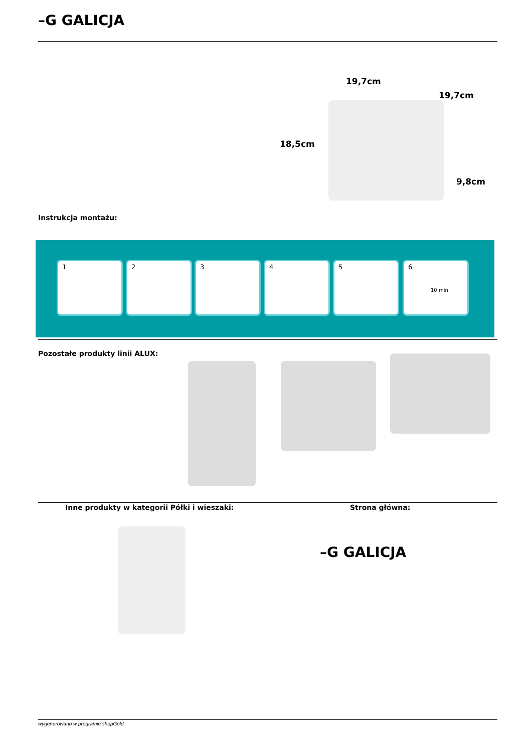–G GALICJA
19,7cm
19,7cm
18,5cm
9,8cm
Instrukcja montażu:
1 2 3 4 5
6
10 min
Pozostałe produkty linii ALUX:
Inne produkty w kategorii Półki i wieszaki:
Strona główna:
–G GALICJA
wygenerowano w programie shopGold